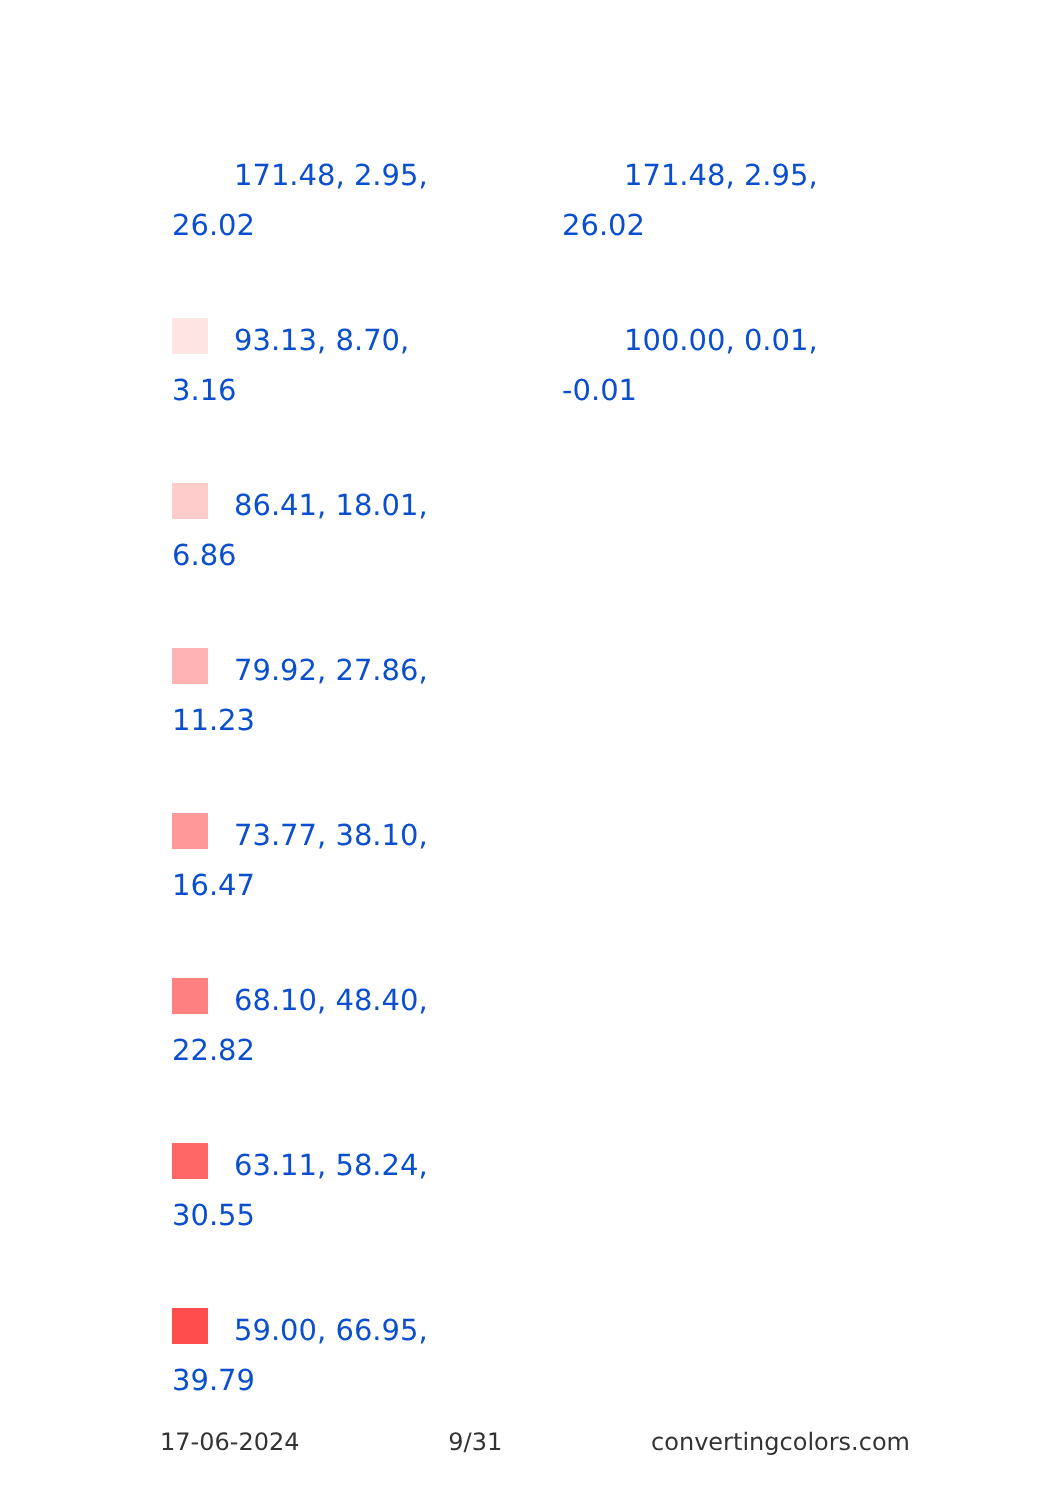171.48, 2.95, 26.02
93.13, 8.70, 3.16
86.41, 18.01, 6.86
79.92, 27.86, 11.23
73.77, 38.10, 16.47
68.10, 48.40, 22.82
63.11, 58.24, 30.55
59.00, 66.95, 39.79
171.48, 2.95, 26.02
100.00, 0.01, -0.01
17-06-2024 9/31 convertingcolors.com